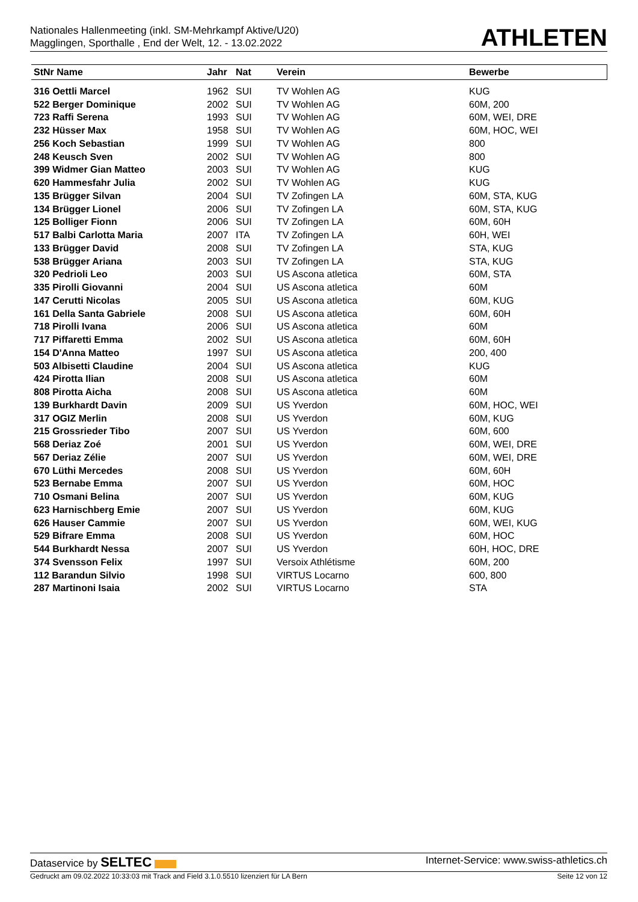Nationales Hallenmeeting (inkl. SM-Mehrkampf Aktive/U20)
Magglingen, Sporthalle , End der Welt, 12. - 13.02.2022
ATHLETEN
| StNr Name | Jahr | Nat | Verein | Bewerbe |
| --- | --- | --- | --- | --- |
| 316 Oettli Marcel | 1962 | SUI | TV Wohlen AG | KUG |
| 522 Berger Dominique | 2002 | SUI | TV Wohlen AG | 60M, 200 |
| 723 Raffi Serena | 1993 | SUI | TV Wohlen AG | 60M, WEI, DRE |
| 232 Hüsser Max | 1958 | SUI | TV Wohlen AG | 60M, HOC, WEI |
| 256 Koch Sebastian | 1999 | SUI | TV Wohlen AG | 800 |
| 248 Keusch Sven | 2002 | SUI | TV Wohlen AG | 800 |
| 399 Widmer Gian Matteo | 2003 | SUI | TV Wohlen AG | KUG |
| 620 Hammesfahr Julia | 2002 | SUI | TV Wohlen AG | KUG |
| 135 Brügger Silvan | 2004 | SUI | TV Zofingen LA | 60M, STA, KUG |
| 134 Brügger Lionel | 2006 | SUI | TV Zofingen LA | 60M, STA, KUG |
| 125 Bolliger Fionn | 2006 | SUI | TV Zofingen LA | 60M, 60H |
| 517 Balbi Carlotta Maria | 2007 | ITA | TV Zofingen LA | 60H, WEI |
| 133 Brügger David | 2008 | SUI | TV Zofingen LA | STA, KUG |
| 538 Brügger Ariana | 2003 | SUI | TV Zofingen LA | STA, KUG |
| 320 Pedrioli Leo | 2003 | SUI | US Ascona atletica | 60M, STA |
| 335 Pirolli Giovanni | 2004 | SUI | US Ascona atletica | 60M |
| 147 Cerutti Nicolas | 2005 | SUI | US Ascona atletica | 60M, KUG |
| 161 Della Santa Gabriele | 2008 | SUI | US Ascona atletica | 60M, 60H |
| 718 Pirolli Ivana | 2006 | SUI | US Ascona atletica | 60M |
| 717 Piffaretti Emma | 2002 | SUI | US Ascona atletica | 60M, 60H |
| 154 D'Anna Matteo | 1997 | SUI | US Ascona atletica | 200, 400 |
| 503 Albisetti Claudine | 2004 | SUI | US Ascona atletica | KUG |
| 424 Pirotta Ilian | 2008 | SUI | US Ascona atletica | 60M |
| 808 Pirotta Aicha | 2008 | SUI | US Ascona atletica | 60M |
| 139 Burkhardt Davin | 2009 | SUI | US Yverdon | 60M, HOC, WEI |
| 317 OGIZ Merlin | 2008 | SUI | US Yverdon | 60M, KUG |
| 215 Grossrieder Tibo | 2007 | SUI | US Yverdon | 60M, 600 |
| 568 Deriaz Zoé | 2001 | SUI | US Yverdon | 60M, WEI, DRE |
| 567 Deriaz Zélie | 2007 | SUI | US Yverdon | 60M, WEI, DRE |
| 670 Lüthi Mercedes | 2008 | SUI | US Yverdon | 60M, 60H |
| 523 Bernabe Emma | 2007 | SUI | US Yverdon | 60M, HOC |
| 710 Osmani Belina | 2007 | SUI | US Yverdon | 60M, KUG |
| 623 Harnischberg Emie | 2007 | SUI | US Yverdon | 60M, KUG |
| 626 Hauser Cammie | 2007 | SUI | US Yverdon | 60M, WEI, KUG |
| 529 Bifrare Emma | 2008 | SUI | US Yverdon | 60M, HOC |
| 544 Burkhardt Nessa | 2007 | SUI | US Yverdon | 60H, HOC, DRE |
| 374 Svensson Felix | 1997 | SUI | Versoix Athlétisme | 60M, 200 |
| 112 Barandun Silvio | 1998 | SUI | VIRTUS Locarno | 600, 800 |
| 287 Martinoni Isaia | 2002 | SUI | VIRTUS Locarno | STA |
Dataservice by SELTEC Internet-Service: www.swiss-athletics.ch
Gedruckt am 09.02.2022 10:33:03 mit Track and Field 3.1.0.5510 lizenziert für LA Bern Seite 12 von 12